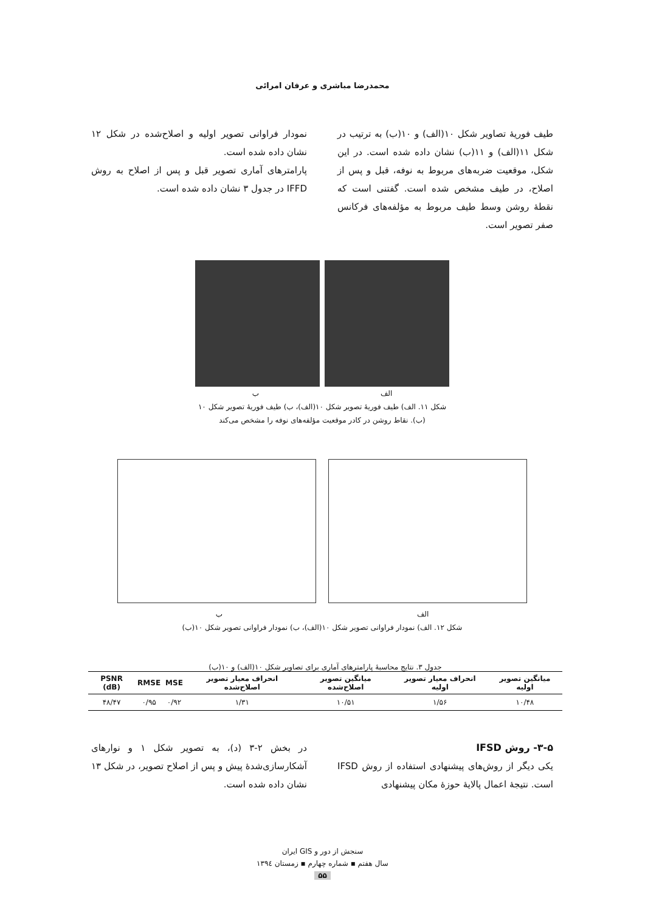محمدرضا مباشری و عرفان امرائی
طیف فوریهٔ تصاویر شکل ۱۰(الف) و ۱۰(ب) به ترتیب در شکل ۱۱(الف) و ۱۱(ب) نشان داده شده است. در این شکل، موقعیت ضربه‌های مربوط به نوفه، قبل و پس از اصلاح، در طیف مشخص شده است. گفتنی است که نقطهٔ روشن وسط طیف مربوط به مؤلفه‌های فرکانس صفر تصویر است.
نمودار فراوانی تصویر اولیه و اصلاح‌شده در شکل ۱۲ نشان داده شده است.
پارامترهای آماری تصویر قبل و پس از اصلاح به روش IFFD در جدول ۳ نشان داده شده است.
الف ب
شکل ۱۱. الف) طیف فوریهٔ تصویر شکل ۱۰(الف)، ب) طیف فوریهٔ تصویر شکل ۱۰
(ب). نقاط روشن در کادر موقعیت مؤلفه‌های نوفه را مشخص می‌کند
الف ب
شکل ۱۲. الف) نمودار فراوانی تصویر شکل ۱۰(الف)، ب) نمودار فراوانی تصویر شکل ۱۰(ب)
جدول ۳. نتایج محاسبهٔ پارامترهای آماری برای تصاویر شکل ۱۰(الف) و ۱۰(ب)
| میانگین تصویر اولیه | انحراف معیار تصویر اولیه | میانگین تصویر اصلاح‌شده | انحراف معیار تصویر اصلاح‌شده | MSE | RMSE | PSNR (dB) |
| --- | --- | --- | --- | --- | --- | --- |
| ۱۰/۴۸ | ۱/۵۶ | ۱۰/۵۱ | ۱/۳۱ | ۰/۹۲ | ۰/۹۵ | ۴۸/۴۷ |
۳-۵- روش IFSD
یکی دیگر از روش‌های پیشنهادی استفاده از روش IFSD است. نتیجهٔ اعمال پالایهٔ حوزهٔ مکان پیشنهادی
در بخش ۲-۳ (د)، به تصویر شکل ۱ و نوارهای آشکارسازی‌شدهٔ پیش و پس از اصلاح تصویر، در شکل ۱۳ نشان داده شده است.
سنجش از دور و GIS ایران
سال هفتم ▪ شماره چهارم ▪ زمستان ۱۳۹٤
۵۵